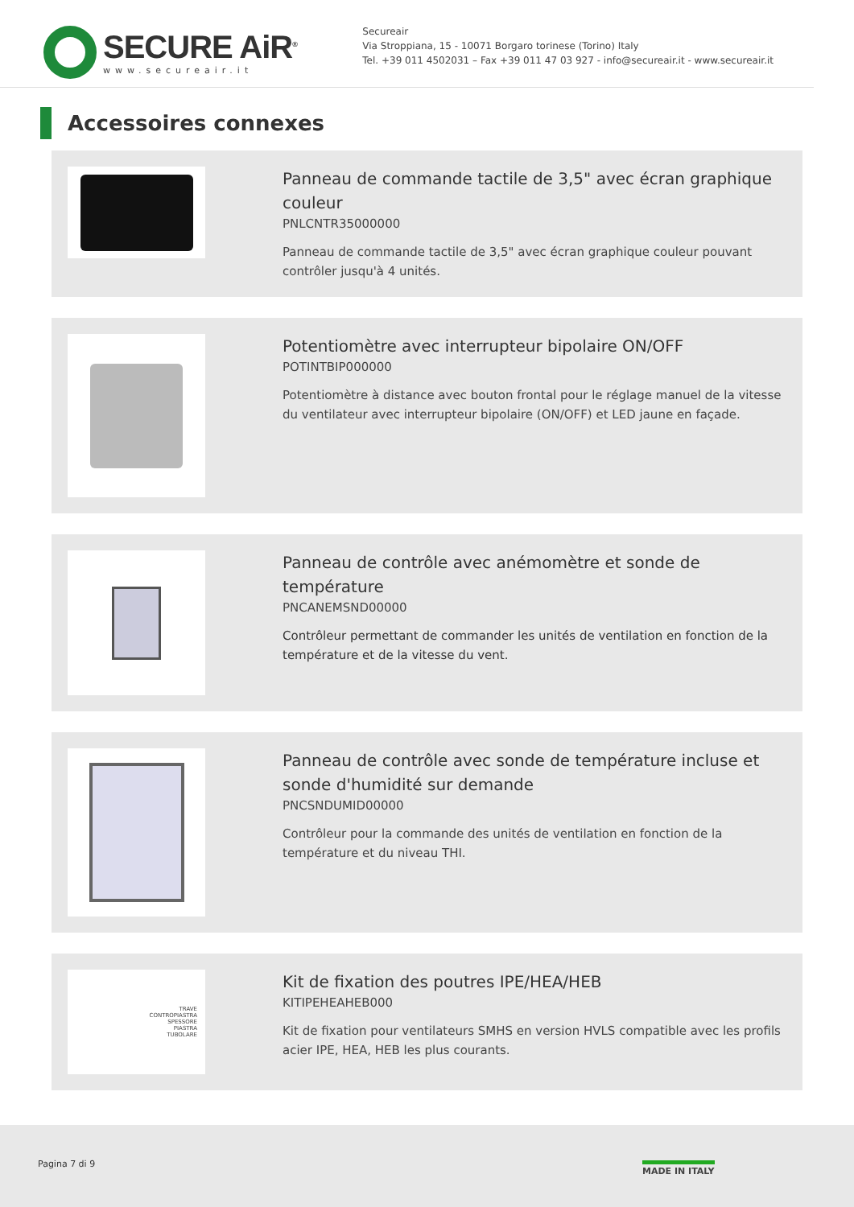SECURE AiR<sup>®</sup>
www.secureair.it
Secureair
Via Stroppiana, 15 - 10071 Borgaro torinese (Torino) Italy
Tel. +39 011 4502031 – Fax +39 011 47 03 927 - info@secureair.it - www.secureair.it
Accessoires connexes
Panneau de commande tactile de 3,5" avec écran graphique couleur
PNLCNTR35000000
Panneau de commande tactile de 3,5" avec écran graphique couleur pouvant contrôler jusqu'à 4 unités.
Potentiomètre avec interrupteur bipolaire ON/OFF
POTINTBIP000000
Potentiomètre à distance avec bouton frontal pour le réglage manuel de la vitesse du ventilateur avec interrupteur bipolaire (ON/OFF) et LED jaune en façade.
Panneau de contrôle avec anémomètre et sonde de température
PNCANEMSND00000
Contrôleur permettant de commander les unités de ventilation en fonction de la température et de la vitesse du vent.
Panneau de contrôle avec sonde de température incluse et sonde d'humidité sur demande
PNCSNDUMID00000
Contrôleur pour la commande des unités de ventilation en fonction de la température et du niveau THI.
TRAVE
CONTROPIASTRA
SPESSORE
PIASTRA
TUBOLARE
Kit de fixation des poutres IPE/HEA/HEB
KITIPEHEAHEB000
Kit de fixation pour ventilateurs SMHS en version HVLS compatible avec les profils acier IPE, HEA, HEB les plus courants.
Pagina 7 di 9 MADE IN ITALY